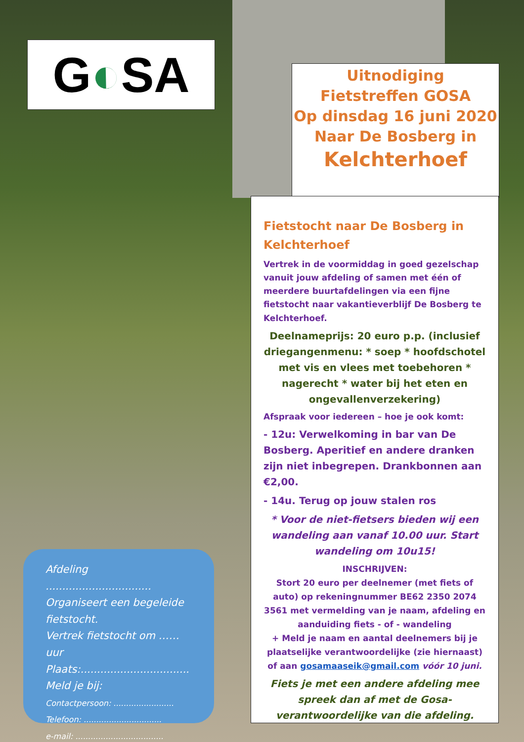G◐SA
Uitnodiging
Fietstreffen GOSA
Op dinsdag 16 juni 2020
Naar De Bosberg in
Kelchterhoef
Fietstocht naar De Bosberg in Kelchterhoef
Vertrek in de voormiddag in goed gezelschap vanuit jouw afdeling of samen met één of meerdere buurtafdelingen via een fijne fietstocht naar vakantieverblijf De Bosberg te Kelchterhoef.
Deelnameprijs: 20 euro p.p. (inclusief driegangenmenu: * soep * hoofdschotel met vis en vlees met toebehoren * nagerecht * water bij het eten en ongevallenverzekering)
Afspraak voor iedereen – hoe je ook komt:
- 12u: Verwelkoming in bar van De Bosberg. Aperitief en andere dranken zijn niet inbegrepen. Drankbonnen aan €2,00.
- 14u. Terug op jouw stalen ros
* Voor de niet-fietsers bieden wij een wandeling aan vanaf 10.00 uur. Start wandeling om 10u15!
INSCHRIJVEN:
Stort 20 euro per deelnemer (met fiets of auto) op rekeningnummer BE62 2350 2074 3561 met vermelding van je naam, afdeling en aanduiding fiets - of - wandeling
+ Meld je naam en aantal deelnemers bij je plaatselijke verantwoordelijke (zie hiernaast) of aan gosamaaseik@gmail.com vóór 10 juni.
Fiets je met een andere afdeling mee spreek dan af met de Gosa-verantwoordelijke van die afdeling.
Afdeling ................................
Organiseert een begeleide fietstocht.
Vertrek fietstocht om ……uur
Plaats:.................................
Meld je bij:
Contactpersoon: ........................
Telefoon: ...............................
e-mail: ...................................